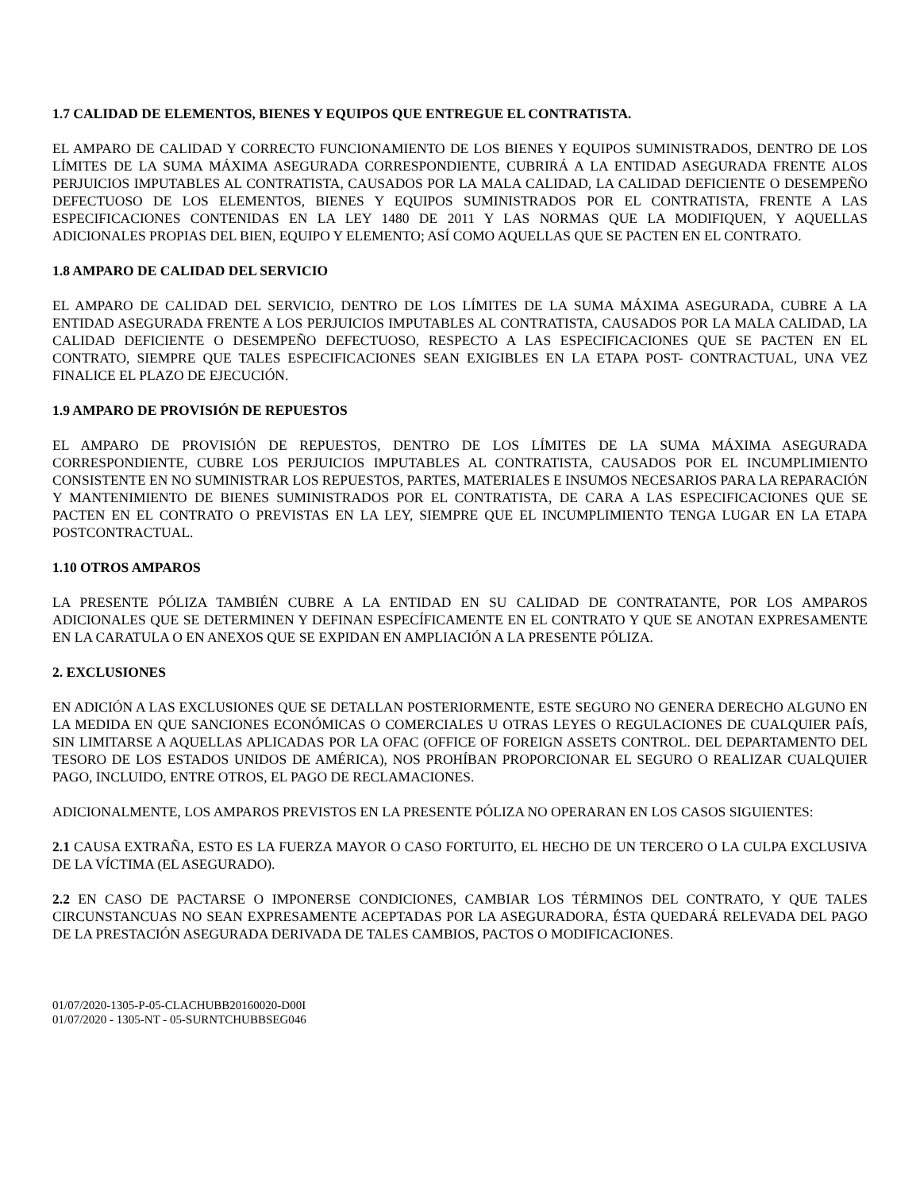1.7 CALIDAD DE ELEMENTOS, BIENES Y EQUIPOS QUE ENTREGUE EL CONTRATISTA.
EL AMPARO DE CALIDAD Y CORRECTO FUNCIONAMIENTO DE LOS BIENES Y EQUIPOS SUMINISTRADOS, DENTRO DE LOS LÍMITES DE LA SUMA MÁXIMA ASEGURADA CORRESPONDIENTE, CUBRIRÁ A LA ENTIDAD ASEGURADA FRENTE ALOS PERJUICIOS IMPUTABLES AL CONTRATISTA, CAUSADOS POR LA MALA CALIDAD, LA CALIDAD DEFICIENTE O DESEMPEÑO DEFECTUOSO DE LOS ELEMENTOS, BIENES Y EQUIPOS SUMINISTRADOS POR EL CONTRATISTA, FRENTE A LAS ESPECIFICACIONES CONTENIDAS EN LA LEY 1480 DE 2011 Y LAS NORMAS QUE LA MODIFIQUEN, Y AQUELLAS ADICIONALES PROPIAS DEL BIEN, EQUIPO Y ELEMENTO; ASÍ COMO AQUELLAS QUE SE PACTEN EN EL CONTRATO.
1.8 AMPARO DE CALIDAD DEL SERVICIO
EL AMPARO DE CALIDAD DEL SERVICIO, DENTRO DE LOS LÍMITES DE LA SUMA MÁXIMA ASEGURADA, CUBRE A LA ENTIDAD ASEGURADA FRENTE A LOS PERJUICIOS IMPUTABLES AL CONTRATISTA, CAUSADOS POR LA MALA CALIDAD, LA CALIDAD DEFICIENTE O DESEMPEÑO DEFECTUOSO, RESPECTO A LAS ESPECIFICACIONES QUE SE PACTEN EN EL CONTRATO, SIEMPRE QUE TALES ESPECIFICACIONES SEAN EXIGIBLES EN LA ETAPA POST- CONTRACTUAL, UNA VEZ FINALICE EL PLAZO DE EJECUCIÓN.
1.9 AMPARO DE PROVISIÓN DE REPUESTOS
EL AMPARO DE PROVISIÓN DE REPUESTOS, DENTRO DE LOS LÍMITES DE LA SUMA MÁXIMA ASEGURADA CORRESPONDIENTE, CUBRE LOS PERJUICIOS IMPUTABLES AL CONTRATISTA, CAUSADOS POR EL INCUMPLIMIENTO CONSISTENTE EN NO SUMINISTRAR LOS REPUESTOS, PARTES, MATERIALES E INSUMOS NECESARIOS PARA LA REPARACIÓN Y MANTENIMIENTO DE BIENES SUMINISTRADOS POR EL CONTRATISTA, DE CARA A LAS ESPECIFICACIONES QUE SE PACTEN EN EL CONTRATO O PREVISTAS EN LA LEY, SIEMPRE QUE EL INCUMPLIMIENTO TENGA LUGAR EN LA ETAPA POSTCONTRACTUAL.
1.10 OTROS AMPAROS
LA PRESENTE PÓLIZA TAMBIÉN CUBRE A LA ENTIDAD EN SU CALIDAD DE CONTRATANTE, POR LOS AMPAROS ADICIONALES QUE SE DETERMINEN Y DEFINAN ESPECÍFICAMENTE EN EL CONTRATO Y QUE SE ANOTAN EXPRESAMENTE EN LA CARATULA O EN ANEXOS QUE SE EXPIDAN EN AMPLIACIÓN A LA PRESENTE PÓLIZA.
2. EXCLUSIONES
EN ADICIÓN A LAS EXCLUSIONES QUE SE DETALLAN POSTERIORMENTE, ESTE SEGURO NO GENERA DERECHO ALGUNO EN LA MEDIDA EN QUE SANCIONES ECONÓMICAS O COMERCIALES U OTRAS LEYES O REGULACIONES DE CUALQUIER PAÍS, SIN LIMITARSE A AQUELLAS APLICADAS POR LA OFAC (OFFICE OF FOREIGN ASSETS CONTROL. DEL DEPARTAMENTO DEL TESORO DE LOS ESTADOS UNIDOS DE AMÉRICA), NOS PROHÍBAN PROPORCIONAR EL SEGURO O REALIZAR CUALQUIER PAGO, INCLUIDO, ENTRE OTROS, EL PAGO DE RECLAMACIONES.
ADICIONALMENTE, LOS AMPAROS PREVISTOS EN LA PRESENTE PÓLIZA NO OPERARAN EN LOS CASOS SIGUIENTES:
2.1 CAUSA EXTRAÑA, ESTO ES LA FUERZA MAYOR O CASO FORTUITO, EL HECHO DE UN TERCERO O LA CULPA EXCLUSIVA DE LA VÍCTIMA (EL ASEGURADO).
2.2 EN CASO DE PACTARSE O IMPONERSE CONDICIONES, CAMBIAR LOS TÉRMINOS DEL CONTRATO, Y QUE TALES CIRCUNSTANCUAS NO SEAN EXPRESAMENTE ACEPTADAS POR LA ASEGURADORA, ÉSTA QUEDARÁ RELEVADA DEL PAGO DE LA PRESTACIÓN ASEGURADA DERIVADA DE TALES CAMBIOS, PACTOS O MODIFICACIONES.
01/07/2020-1305-P-05-CLACHUBB20160020-D00I
01/07/2020 - 1305-NT - 05-SURNTCHUBBSEG046